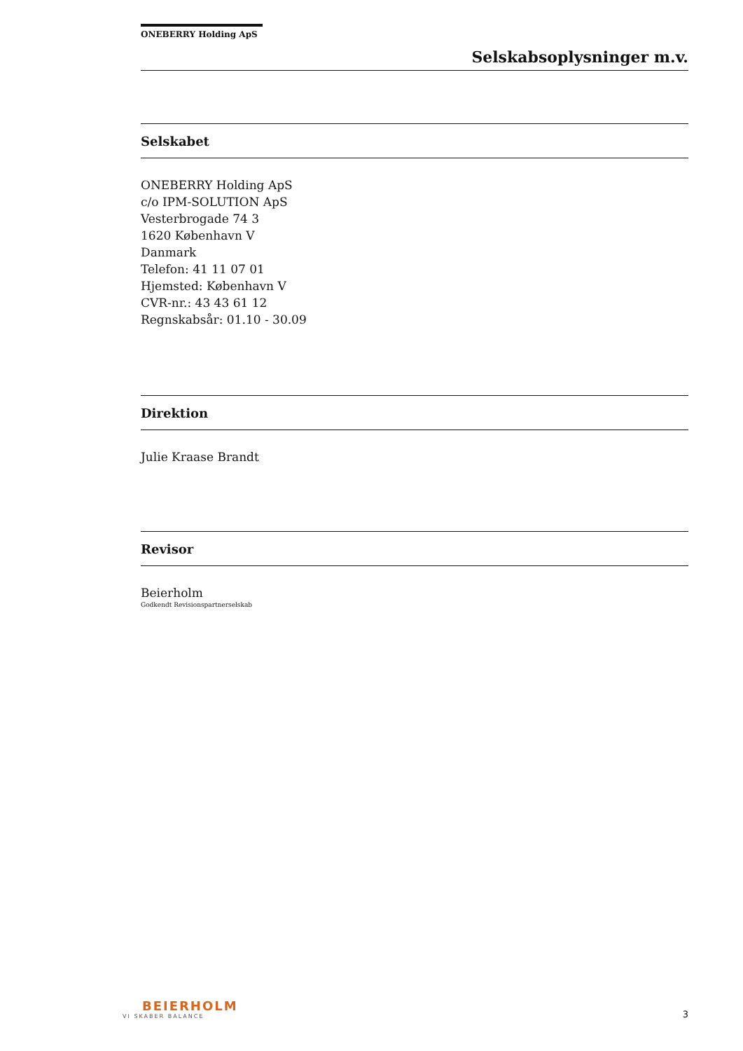ONEBERRY Holding ApS
Selskabsoplysninger m.v.
Selskabet
ONEBERRY Holding ApS
c/o IPM-SOLUTION ApS
Vesterbrogade 74 3
1620 København V
Danmark
Telefon: 41 11 07 01
Hjemsted: København V
CVR-nr.: 43 43 61 12
Regnskabsår: 01.10 - 30.09
Direktion
Julie Kraase Brandt
Revisor
Beierholm
Godkendt Revisionspartnerselskab
BEIERHOLM
VI SKABER BALANCE
3